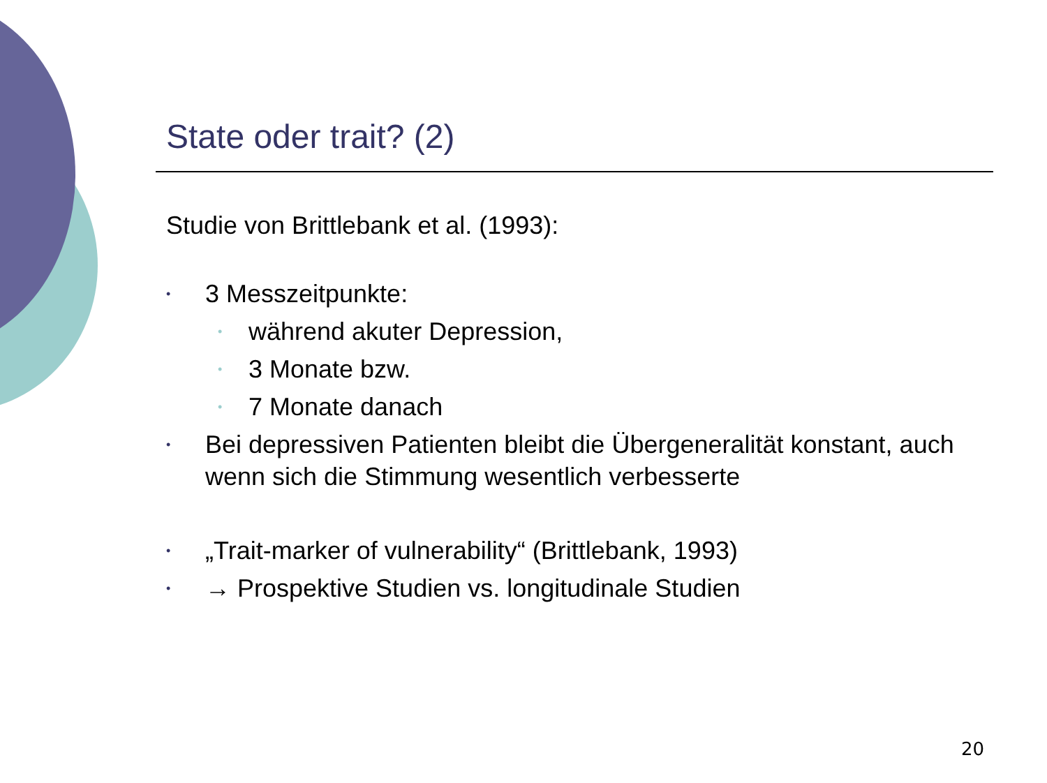State oder trait? (2)
Studie von Brittlebank et al. (1993):
• 3 Messzeitpunkte:
• während akuter Depression,
• 3 Monate bzw.
• 7 Monate danach
• Bei depressiven Patienten bleibt die Übergeneralität konstant, auch wenn sich die Stimmung wesentlich verbesserte
• „Trait-marker of vulnerability“ (Brittlebank, 1993)
• → Prospektive Studien vs. longitudinale Studien
20